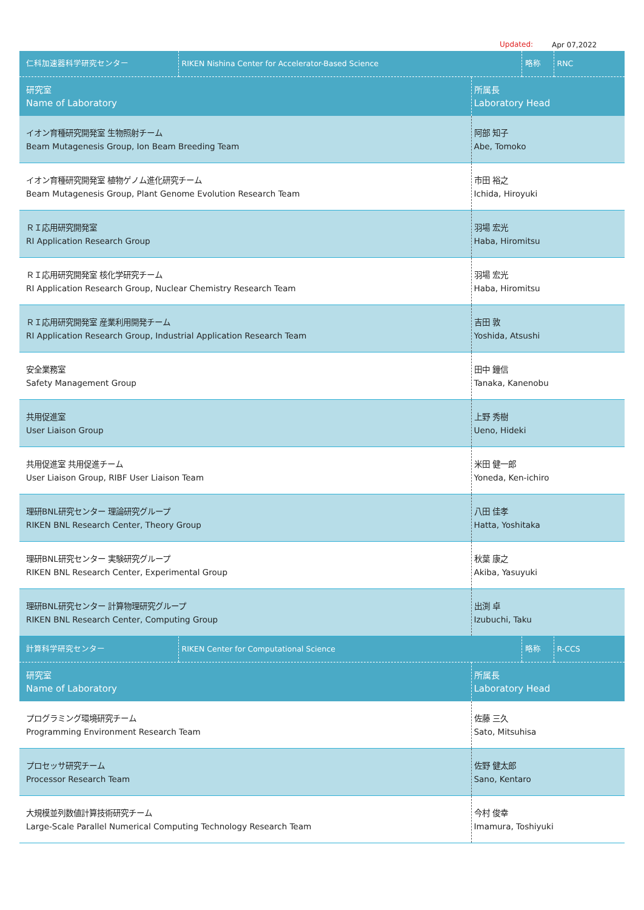Updated: Apr 07,2022
| 仁科加速器科学研究センター | RIKEN Nishina Center for Accelerator-Based Science | | 略称 | RNC |
| 研究室 Name of Laboratory | | 所属長 Laboratory Head | | |
| イオン育種研究開発室 生物照射チーム Beam Mutagenesis Group, Ion Beam Breeding Team | | 阿部 知子 Abe, Tomoko | | |
| イオン育種研究開発室 植物ゲノム進化研究チーム Beam Mutagenesis Group, Plant Genome Evolution Research Team | | 市田 裕之 Ichida, Hiroyuki | | |
| ＲＩ応用研究開発室 RI Application Research Group | | 羽場 宏光 Haba, Hiromitsu | | |
| ＲＩ応用研究開発室 核化学研究チーム RI Application Research Group, Nuclear Chemistry Research Team | | 羽場 宏光 Haba, Hiromitsu | | |
| ＲＩ応用研究開発室 産業利用開発チーム RI Application Research Group, Industrial Application Research Team | | 吉田 敦 Yoshida, Atsushi | | |
| 安全業務室 Safety Management Group | | 田中 鐘信 Tanaka, Kanenobu | | |
| 共用促進室 User Liaison Group | | 上野 秀樹 Ueno, Hideki | | |
| 共用促進室 共用促進チーム User Liaison Group, RIBF User Liaison Team | | 米田 健一郎 Yoneda, Ken-ichiro | | |
| 理研BNL研究センター 理論研究グループ RIKEN BNL Research Center, Theory Group | | 八田 佳孝 Hatta, Yoshitaka | | |
| 理研BNL研究センター 実験研究グループ RIKEN BNL Research Center, Experimental Group | | 秋葉 康之 Akiba, Yasuyuki | | |
| 理研BNL研究センター 計算物理研究グループ RIKEN BNL Research Center, Computing Group | | 出渕 卓 Izubuchi, Taku | | |
| 計算科学研究センター | RIKEN Center for Computational Science | | 略称 | R-CCS |
| 研究室 Name of Laboratory | | 所属長 Laboratory Head | | |
| プログラミング環境研究チーム Programming Environment Research Team | | 佐藤 三久 Sato, Mitsuhisa | | |
| プロセッサ研究チーム Processor Research Team | | 佐野 健太郎 Sano, Kentaro | | |
| 大規模並列数値計算技術研究チーム Large-Scale Parallel Numerical Computing Technology Research Team | | 今村 俊幸 Imamura, Toshiyuki | | |